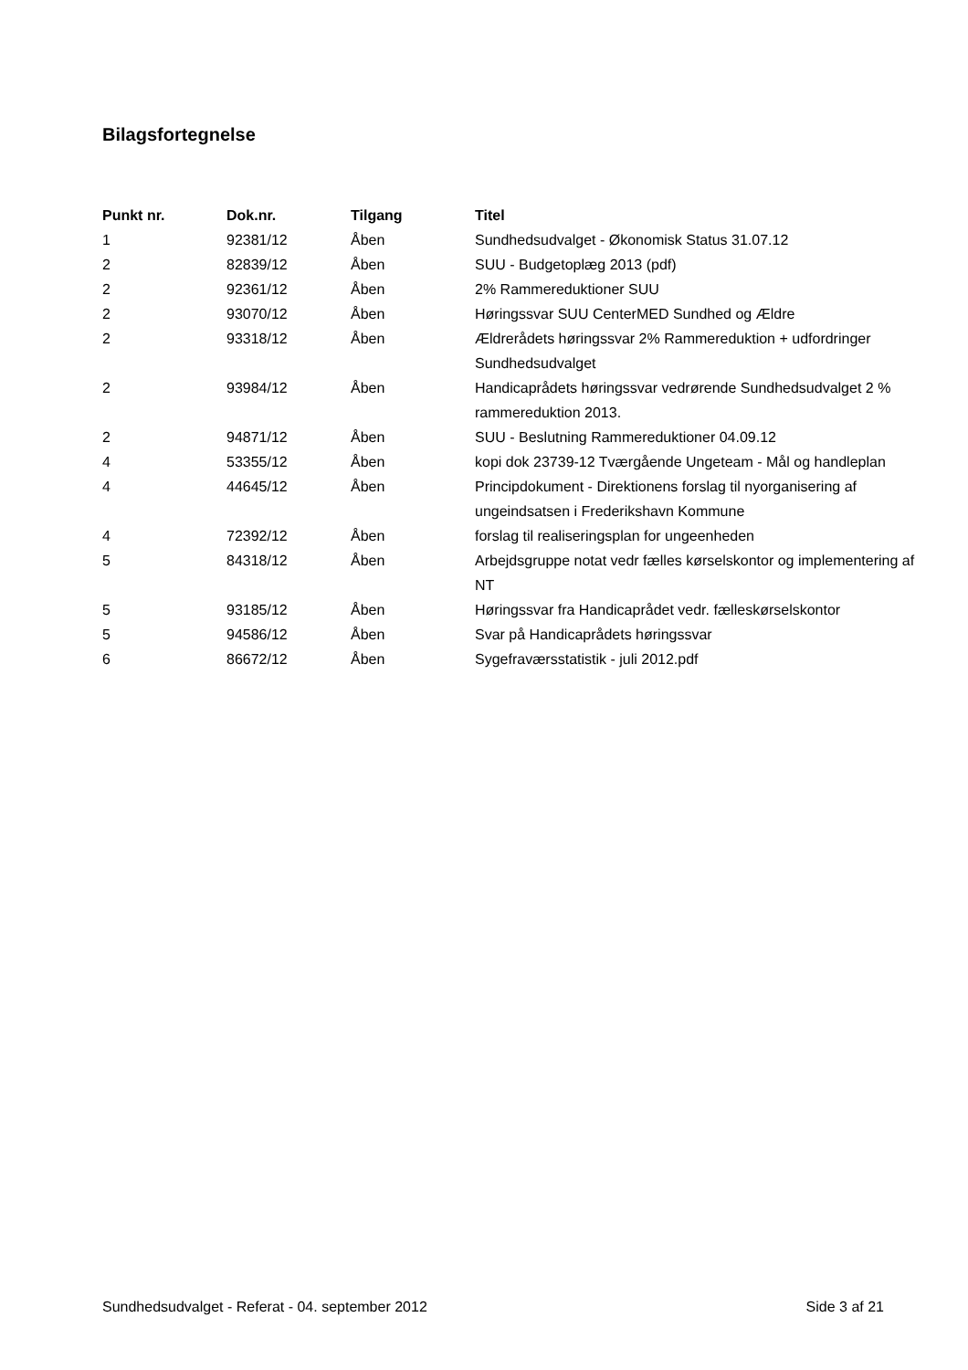Bilagsfortegnelse
| Punkt nr. | Dok.nr. | Tilgang | Titel |
| --- | --- | --- | --- |
| 1 | 92381/12 | Åben | Sundhedsudvalget - Økonomisk Status 31.07.12 |
| 2 | 82839/12 | Åben | SUU - Budgetoplæg 2013 (pdf) |
| 2 | 92361/12 | Åben | 2% Rammereduktioner SUU |
| 2 | 93070/12 | Åben | Høringssvar SUU CenterMED Sundhed og Ældre |
| 2 | 93318/12 | Åben | Ældrerådets høringssvar 2% Rammereduktion + udfordringer Sundhedsudvalget |
| 2 | 93984/12 | Åben | Handicaprådets høringssvar vedrørende Sundhedsudvalget 2 % rammereduktion 2013. |
| 2 | 94871/12 | Åben | SUU - Beslutning Rammereduktioner 04.09.12 |
| 4 | 53355/12 | Åben | kopi dok 23739-12 Tværgående Ungeteam - Mål og handleplan |
| 4 | 44645/12 | Åben | Principdokument - Direktionens forslag til nyorganisering af ungeindsatsen i Frederikshavn Kommune |
| 4 | 72392/12 | Åben | forslag til realiseringsplan for ungeenheden |
| 5 | 84318/12 | Åben | Arbejdsgruppe notat vedr fælles kørselskontor og implementering af NT |
| 5 | 93185/12 | Åben | Høringssvar fra Handicaprådet vedr. fælleskørselskontor |
| 5 | 94586/12 | Åben | Svar på Handicaprådets høringssvar |
| 6 | 86672/12 | Åben | Sygefraværsstatistik - juli 2012.pdf |
Sundhedsudvalget - Referat - 04. september 2012 Side 3 af 21